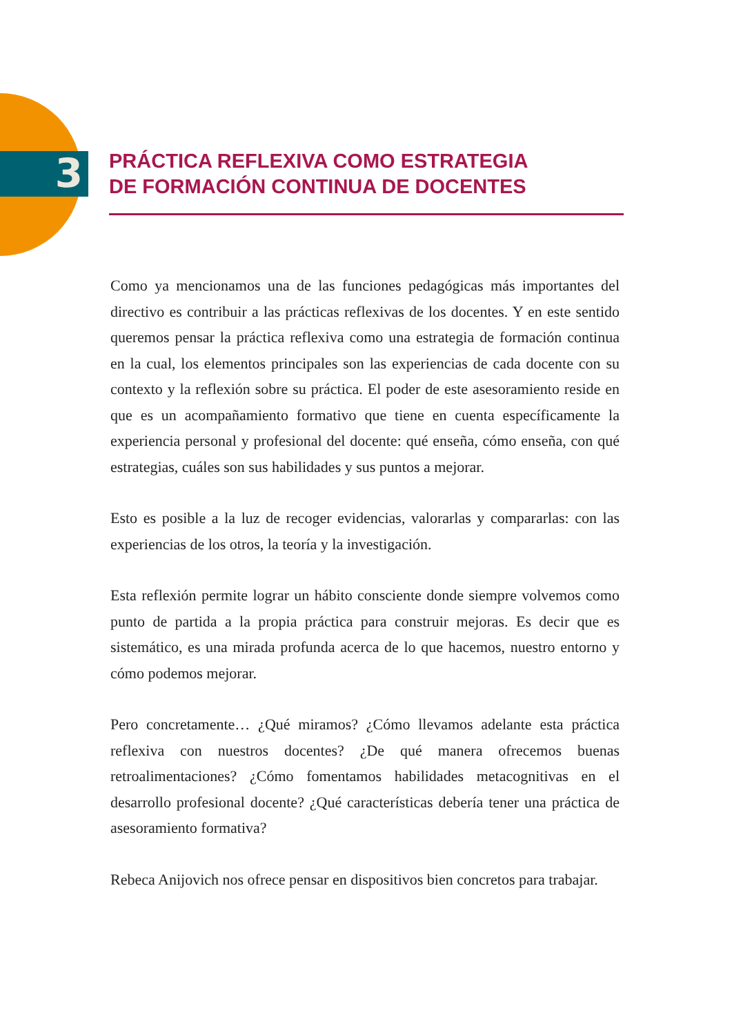3
PRÁCTICA REFLEXIVA COMO ESTRATEGIA
DE FORMACIÓN CONTINUA DE DOCENTES
Como ya mencionamos una de las funciones pedagógicas más importantes del directivo es contribuir a las prácticas reflexivas de los docentes. Y en este sentido queremos pensar la práctica reflexiva como una estrategia de formación continua en la cual, los elementos principales son las experiencias de cada docente con su contexto y la reflexión sobre su práctica. El poder de este asesoramiento reside en que es un acompañamiento formativo que tiene en cuenta específicamente la experiencia personal y profesional del docente: qué enseña, cómo enseña, con qué estrategias, cuáles son sus habilidades y sus puntos a mejorar.
Esto es posible a la luz de recoger evidencias, valorarlas y compararlas: con las experiencias de los otros, la teoría y la investigación.
Esta reflexión permite lograr un hábito consciente donde siempre volvemos como punto de partida a la propia práctica para construir mejoras. Es decir que es sistemático, es una mirada profunda acerca de lo que hacemos, nuestro entorno y cómo podemos mejorar.
Pero concretamente… ¿Qué miramos? ¿Cómo llevamos adelante esta práctica reflexiva con nuestros docentes? ¿De qué manera ofrecemos buenas retroalimentaciones? ¿Cómo fomentamos habilidades metacognitivas en el desarrollo profesional docente? ¿Qué características debería tener una práctica de asesoramiento formativa?
Rebeca Anijovich nos ofrece pensar en dispositivos bien concretos para trabajar.